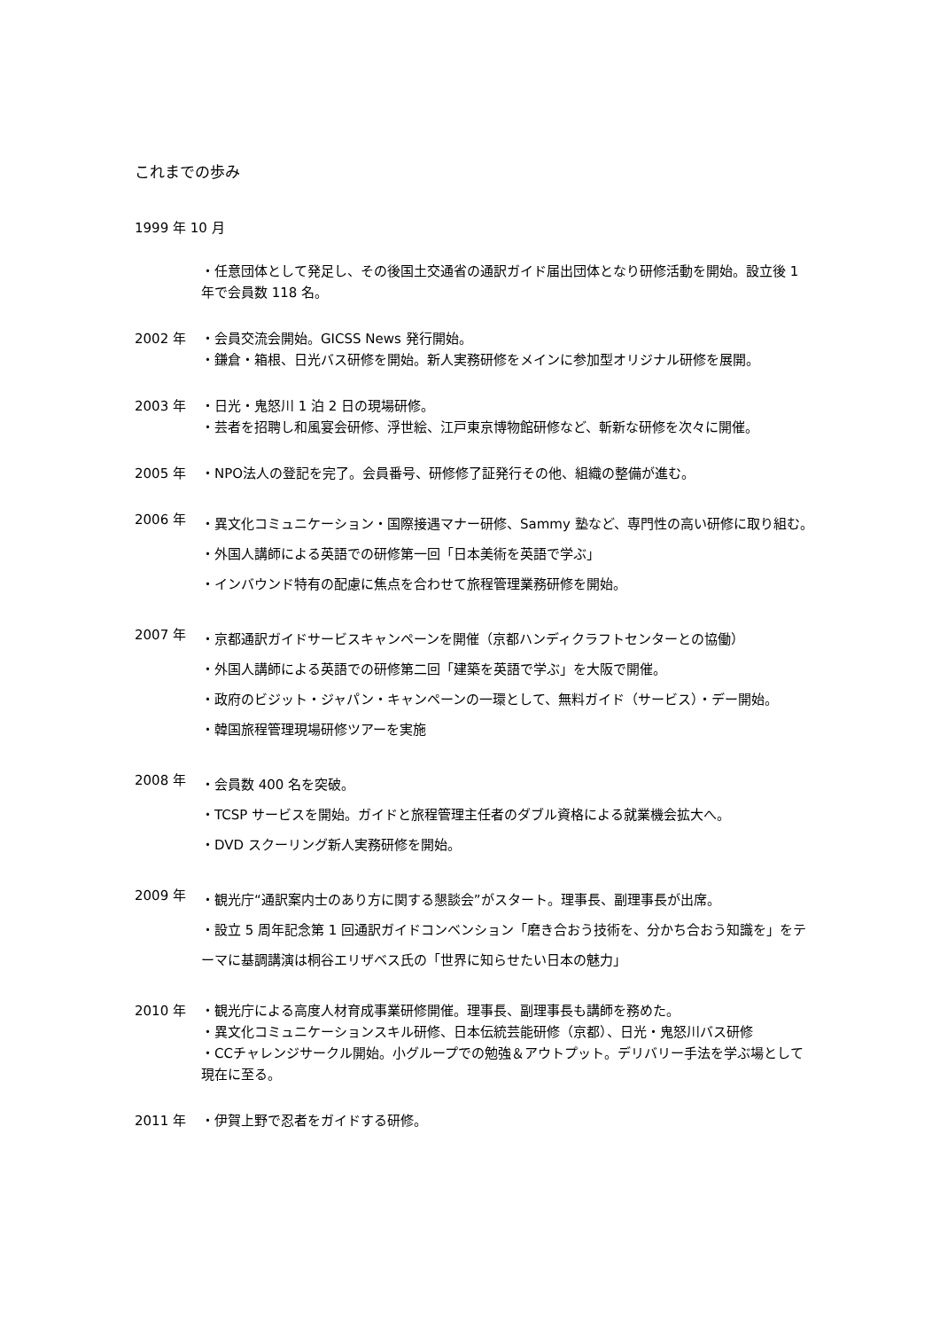これまでの歩み
1999 年 10 月
・任意団体として発足し、その後国土交通省の通訳ガイド届出団体となり研修活動を開始。設立後 1 年で会員数 118 名。
2002 年 ・会員交流会開始。GICSS News 発行開始。
・鎌倉・箱根、日光バス研修を開始。新人実務研修をメインに参加型オリジナル研修を展開。
2003 年 ・日光・鬼怒川 1 泊 2 日の現場研修。
・芸者を招聘し和風宴会研修、浮世絵、江戸東京博物館研修など、斬新な研修を次々に開催。
2005 年 ・NPO法人の登記を完了。会員番号、研修修了証発行その他、組織の整備が進む。
2006 年
・異文化コミュニケーション・国際接遇マナー研修、Sammy 塾など、専門性の高い研修に取り組む。
・外国人講師による英語での研修第一回「日本美術を英語で学ぶ」
・インバウンド特有の配慮に焦点を合わせて旅程管理業務研修を開始。
2007 年
・京都通訳ガイドサービスキャンペーンを開催（京都ハンディクラフトセンターとの協働）
・外国人講師による英語での研修第二回「建築を英語で学ぶ」を大阪で開催。
・政府のビジット・ジャパン・キャンペーンの一環として、無料ガイド（サービス）・デー開始。
・韓国旅程管理現場研修ツアーを実施
2008 年
・会員数 400 名を突破。
・TCSP サービスを開始。ガイドと旅程管理主任者のダブル資格による就業機会拡大へ。
・DVD スクーリング新人実務研修を開始。
2009 年
・観光庁“通訳案内士のあり方に関する懇談会”がスタート。理事長、副理事長が出席。
・設立 5 周年記念第 1 回通訳ガイドコンベンション「磨き合おう技術を、分かち合おう知識を」をテーマに基調講演は桐谷エリザベス氏の「世界に知らせたい日本の魅力」
2010 年 ・観光庁による高度人材育成事業研修開催。理事長、副理事長も講師を務めた。
・異文化コミュニケーションスキル研修、日本伝統芸能研修（京都）、日光・鬼怒川バス研修
・CCチャレンジサークル開始。小グループでの勉強＆アウトプット。デリバリー手法を学ぶ場として現在に至る。
2011 年 ・伊賀上野で忍者をガイドする研修。